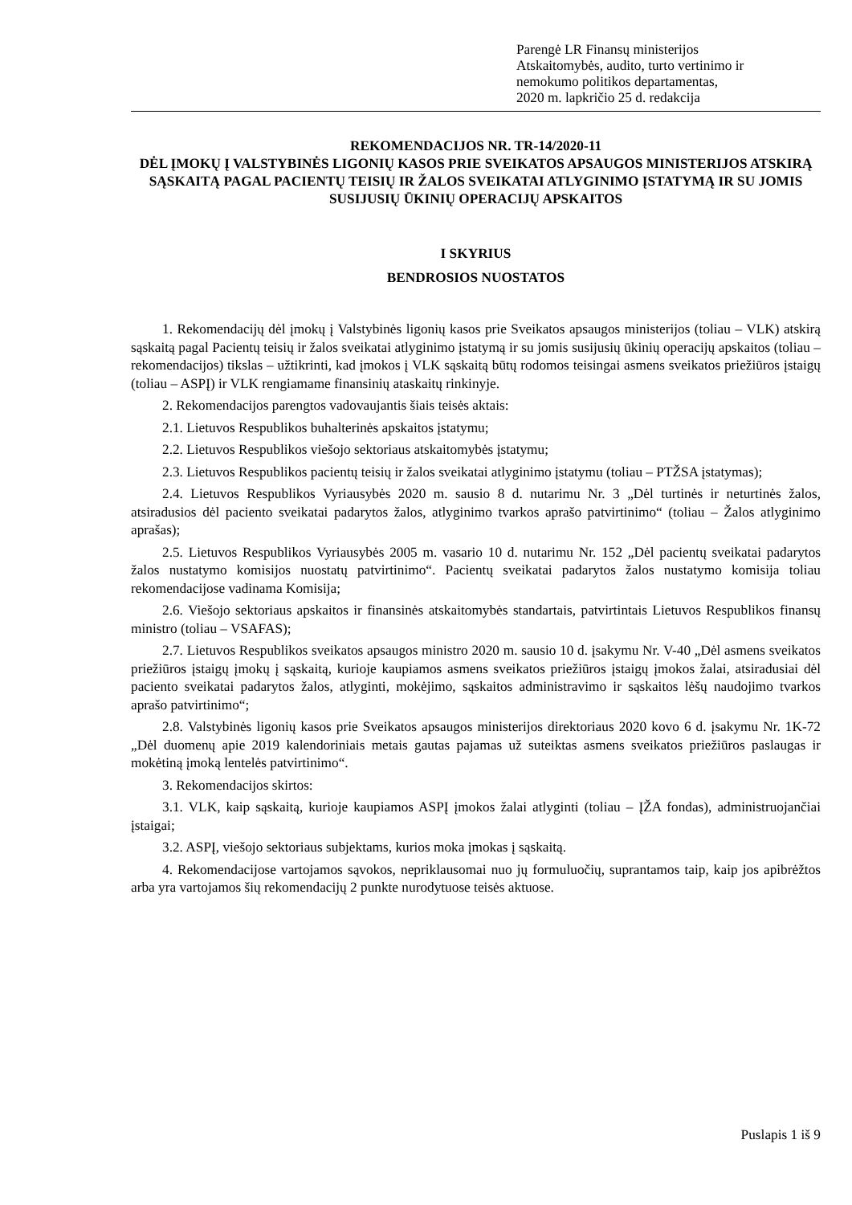Parengė LR Finansų ministerijos
Atskaitomybės, audito, turto vertinimo ir
nemokumo politikos departamentas,
2020 m. lapkričio 25 d. redakcija
REKOMENDACIJOS NR. TR-14/2020-11
DĖL ĮMOKŲ Į VALSTYBINĖS LIGONIŲ KASOS PRIE SVEIKATOS APSAUGOS MINISTERIJOS ATSKIRĄ SĄSKAITĄ PAGAL PACIENTŲ TEISIŲ IR ŽALOS SVEIKATAI ATLYGINIMO ĮSTATYMĄ IR SU JOMIS SUSIJUSIŲ ŪKINIŲ OPERACIJŲ APSKAITOS
I SKYRIUS
BENDROSIOS NUOSTATOS
1. Rekomendacijų dėl įmokų į Valstybinės ligonių kasos prie Sveikatos apsaugos ministerijos (toliau – VLK) atskirą sąskaitą pagal Pacientų teisių ir žalos sveikatai atlyginimo įstatymą ir su jomis susijusių ūkinių operacijų apskaitos (toliau – rekomendacijos) tikslas – užtikrinti, kad įmokos į VLK sąskaitą būtų rodomos teisingai asmens sveikatos priežiūros įstaigų (toliau – ASPĮ) ir VLK rengiamame finansinių ataskaitų rinkinyje.
2. Rekomendacijos parengtos vadovaujantis šiais teisės aktais:
2.1. Lietuvos Respublikos buhalterinės apskaitos įstatymu;
2.2. Lietuvos Respublikos viešojo sektoriaus atskaitomybės įstatymu;
2.3. Lietuvos Respublikos pacientų teisių ir žalos sveikatai atlyginimo įstatymu (toliau – PTŽSA įstatymas);
2.4. Lietuvos Respublikos Vyriausybės 2020 m. sausio 8 d. nutarimu Nr. 3 „Dėl turtinės ir neturtinės žalos, atsiradusios dėl paciento sveikatai padarytos žalos, atlyginimo tvarkos aprašo patvirtinimo“ (toliau – Žalos atlyginimo aprašas);
2.5. Lietuvos Respublikos Vyriausybės 2005 m. vasario 10 d. nutarimu Nr. 152 „Dėl pacientų sveikatai padarytos žalos nustatymo komisijos nuostatų patvirtinimo“. Pacientų sveikatai padarytos žalos nustatymo komisija toliau rekomendacijose vadinama Komisija;
2.6. Viešojo sektoriaus apskaitos ir finansinės atskaitomybės standartais, patvirtintais Lietuvos Respublikos finansų ministro (toliau – VSAFAS);
2.7. Lietuvos Respublikos sveikatos apsaugos ministro 2020 m. sausio 10 d. įsakymu Nr. V-40 „Dėl asmens sveikatos priežiūros įstaigų įmokų į sąskaitą, kurioje kaupiamos asmens sveikatos priežiūros įstaigų įmokos žalai, atsiradusiai dėl paciento sveikatai padarytos žalos, atlyginti, mokėjimo, sąskaitos administravimo ir sąskaitos lėšų naudojimo tvarkos aprašo patvirtinimo“;
2.8. Valstybinės ligonių kasos prie Sveikatos apsaugos ministerijos direktoriaus 2020 kovo 6 d. įsakymu Nr. 1K-72 „Dėl duomenų apie 2019 kalendoriniais metais gautas pajamas už suteiktas asmens sveikatos priežiūros paslaugas ir mokėtiną įmoką lentelės patvirtinimo“.
3. Rekomendacijos skirtos:
3.1. VLK, kaip sąskaitą, kurioje kaupiamos ASPĮ įmokos žalai atlyginti (toliau – ĮŽA fondas), administruojančiai įstaigai;
3.2. ASPĮ, viešojo sektoriaus subjektams, kurios moka įmokas į sąskaitą.
4. Rekomendacijose vartojamos sąvokos, nepriklausomai nuo jų formuluočių, suprantamos taip, kaip jos apibrėžtos arba yra vartojamos šių rekomendacijų 2 punkte nurodytuose teisės aktuose.
Puslapis 1 iš 9